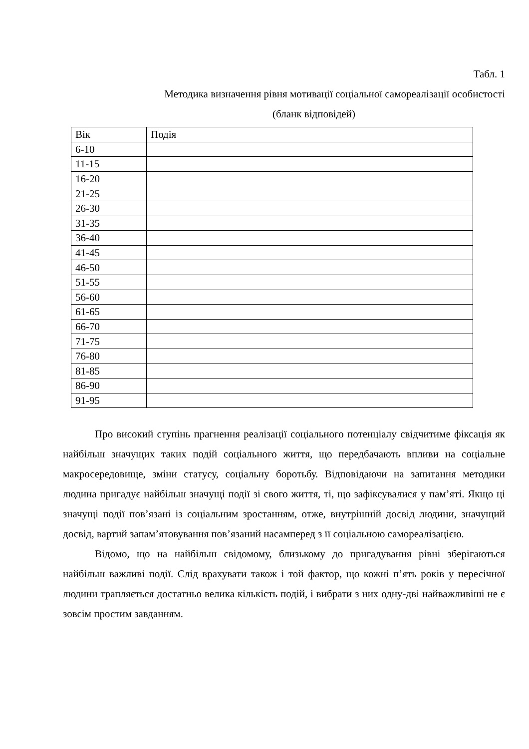Табл. 1
Методика визначення рівня мотивації соціальної самореалізації особистості
(бланк відповідей)
| Вік | Подія |
| 6-10 | |
| 11-15 | |
| 16-20 | |
| 21-25 | |
| 26-30 | |
| 31-35 | |
| 36-40 | |
| 41-45 | |
| 46-50 | |
| 51-55 | |
| 56-60 | |
| 61-65 | |
| 66-70 | |
| 71-75 | |
| 76-80 | |
| 81-85 | |
| 86-90 | |
| 91-95 | |
Про високий ступінь прагнення реалізації соціального потенціалу свідчитиме фіксація як найбільш значущих таких подій соціального життя, що передбачають впливи на соціальне макросередовище, зміни статусу, соціальну боротьбу. Відповідаючи на запитання методики людина пригадує найбільш значущі події зі свого життя, ті, що зафіксувалися у пам’яті. Якщо ці значущі події пов’язані із соціальним зростанням, отже, внутрішній досвід людини, значущий досвід, вартий запам’ятовування пов’язаний насамперед з її соціальною самореалізацією.
Відомо, що на найбільш свідомому, близькому до пригадування рівні зберігаються найбільш важливі події. Слід врахувати також і той фактор, що кожні п’ять років у пересічної людини трапляється достатньо велика кількість подій, і вибрати з них одну-дві найважливіші не є зовсім простим завданням.